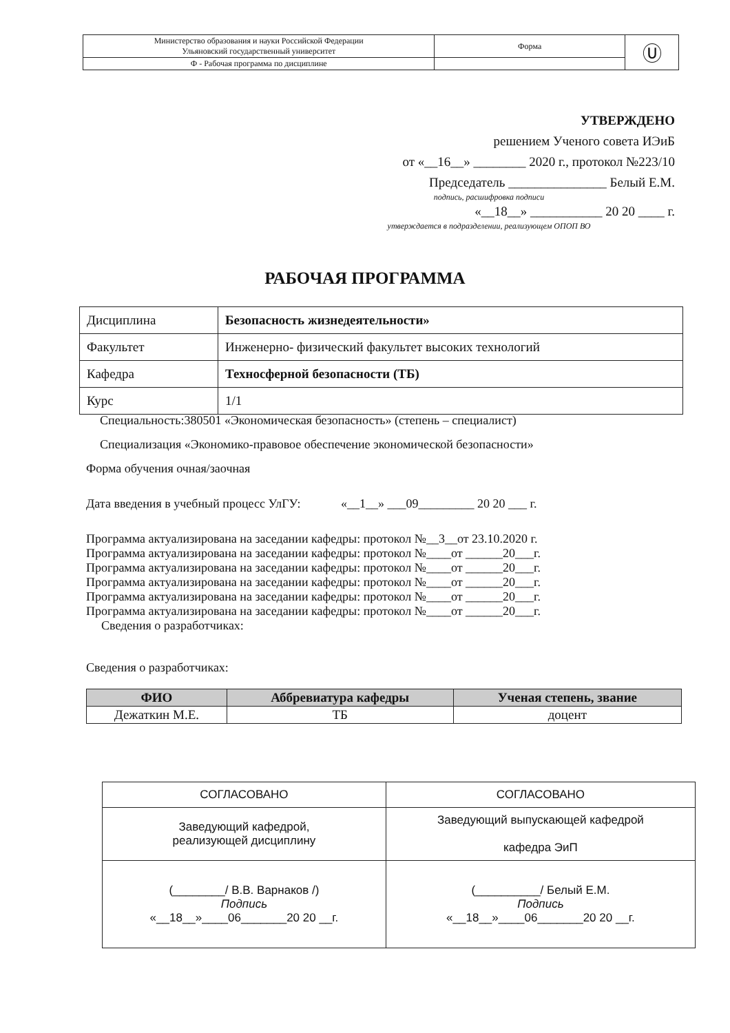| Министерство образования и науки Российской Федерации Ульяновский государственный университет | Форма | Ⓤ |
| Ф - Рабочая программа по дисциплине | | |
УТВЕРЖДЕНО
решением Ученого совета ИЭиБ
от «__16__» ________ 2020 г., протокол №223/10
Председатель _______________ Белый Е.М.
подпись, расшифровка подписи
«__18__» ___________ 20 20 ____ г.
утверждается в подразделении, реализующем ОПОП ВО
РАБОЧАЯ ПРОГРАММА
| Дисциплина | Безопасность жизнедеятельности» |
| Факультет | Инженерно- физический факультет высоких технологий |
| Кафедра | Техносферной безопасности (ТБ) |
| Курс | 1/1 |
Специальность:380501 «Экономическая безопасность» (степень – специалист)
Специализация «Экономико-правовое обеспечение экономической безопасности»
Форма обучения очная/заочная
Дата введения в учебный процесс УлГУ: «__1__» ___09_________ 20 20 ___ г.
Программа актуализирована на заседании кафедры: протокол №__3__от 23.10.2020 г.
Программа актуализирована на заседании кафедры: протокол №____от ______20___г.
Программа актуализирована на заседании кафедры: протокол №____от ______20___г.
Программа актуализирована на заседании кафедры: протокол №____от ______20___г.
Программа актуализирована на заседании кафедры: протокол №____от ______20___г.
Программа актуализирована на заседании кафедры: протокол №____от ______20___г.
Сведения о разработчиках:
Сведения о разработчиках:
| ФИО | Аббревиатура кафедры | Ученая степень, звание |
| --- | --- | --- |
| Дежаткин М.Е. | ТБ | доцент |
| СОГЛАСОВАНО | СОГЛАСОВАНО |
| Заведующий кафедрой, реализующей дисциплину | Заведующий выпускающей кафедрой кафедра ЭиП |
| (________/ В.В. Варнаков /) Подпись «__18__»____06_______20 20 __г. | (__________/ Белый Е.М. Подпись «__18__»____06_______20 20 __г. |